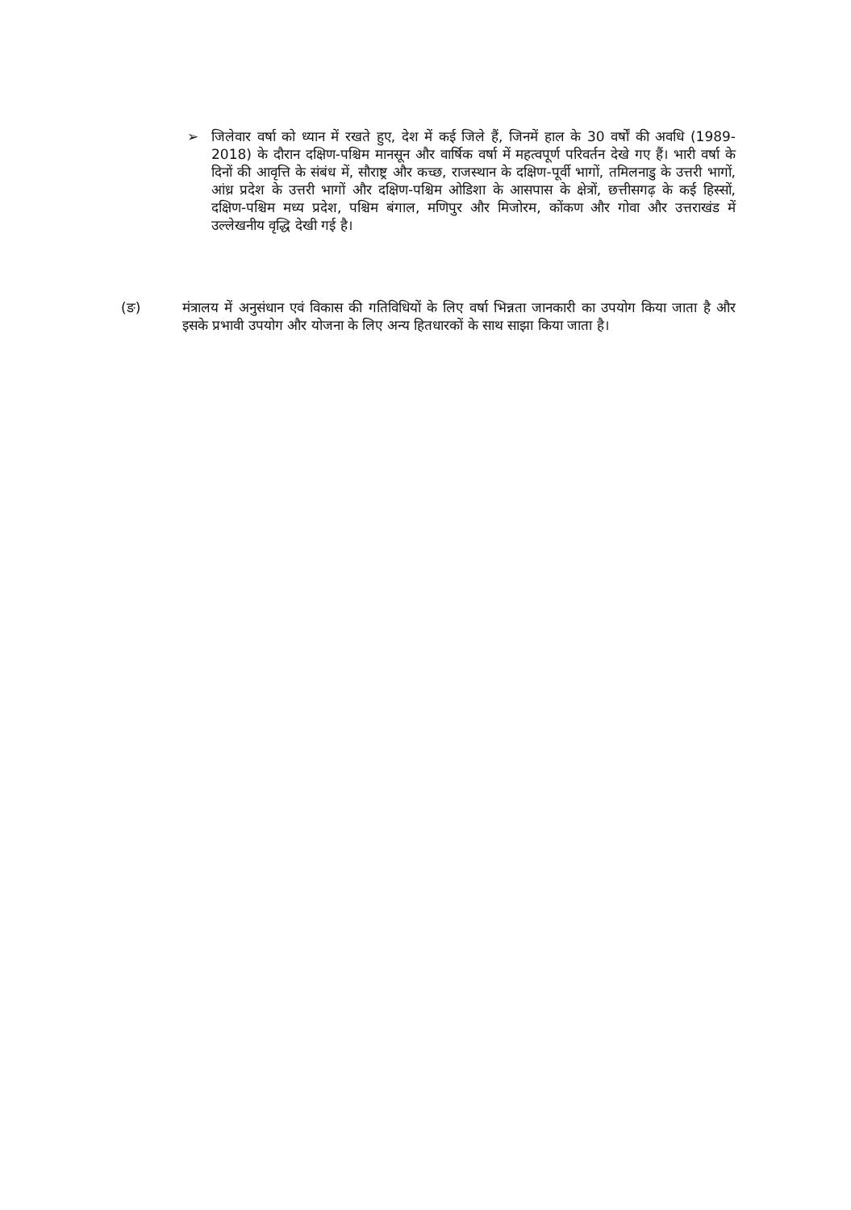➢ जिलेवार वर्षा को ध्यान में रखते हुए, देश में कई जिले हैं, जिनमें हाल के 30 वर्षों की अवधि (1989-2018) के दौरान दक्षिण-पश्चिम मानसून और वार्षिक वर्षा में महत्वपूर्ण परिवर्तन देखे गए हैं। भारी वर्षा के दिनों की आवृत्ति के संबंध में, सौराष्ट्र और कच्छ, राजस्थान के दक्षिण-पूर्वी भागों, तमिलनाडु के उत्तरी भागों, आंध्र प्रदेश के उत्तरी भागों और दक्षिण-पश्चिम ओडिशा के आसपास के क्षेत्रों, छत्तीसगढ़ के कई हिस्सों, दक्षिण-पश्चिम मध्य प्रदेश, पश्चिम बंगाल, मणिपुर और मिजोरम, कोंकण और गोवा और उत्तराखंड में उल्लेखनीय वृद्धि देखी गई है।
(ङ) मंत्रालय में अनुसंधान एवं विकास की गतिविधियों के लिए वर्षा भिन्नता जानकारी का उपयोग किया जाता है और इसके प्रभावी उपयोग और योजना के लिए अन्य हितधारकों के साथ साझा किया जाता है।